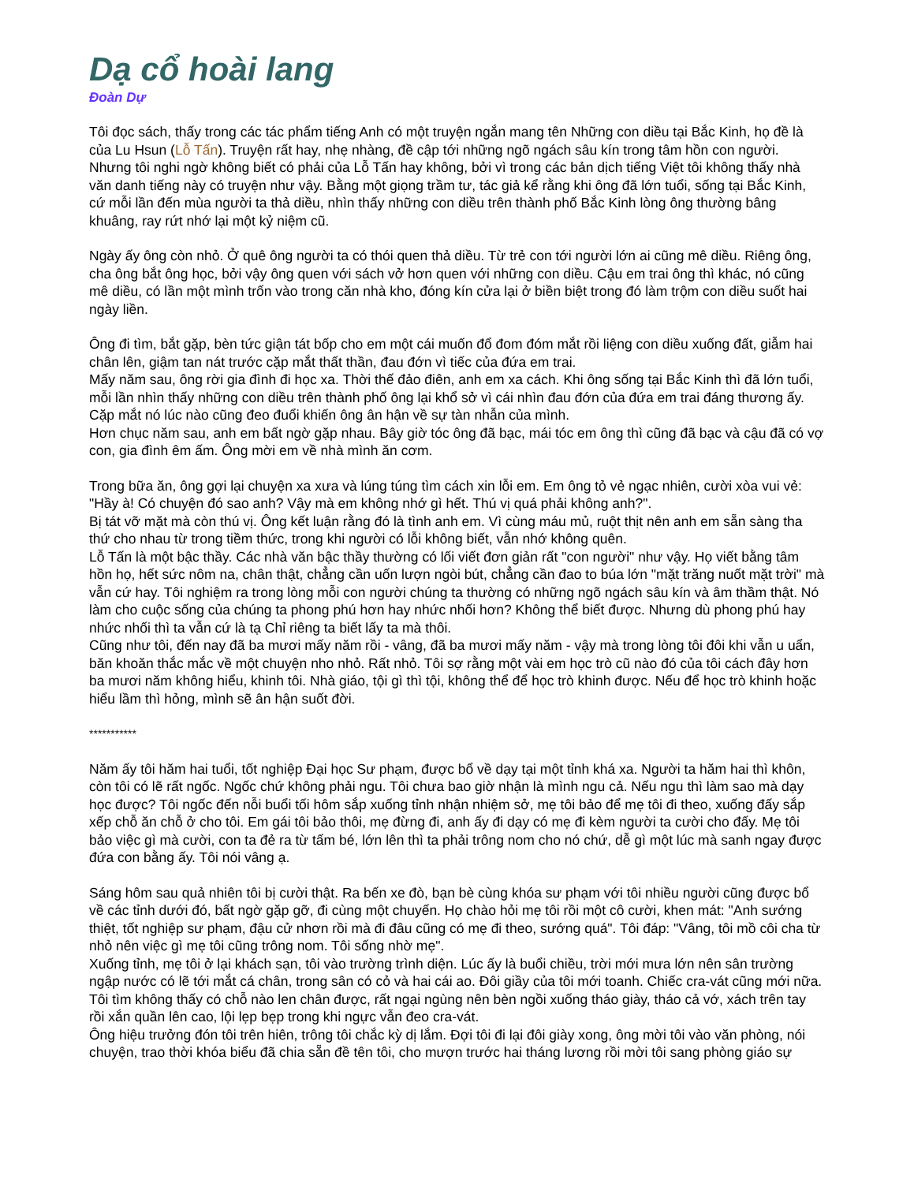Dạ cổ hoài lang
Đoàn Dự
Tôi đọc sách, thấy trong các tác phẩm tiếng Anh có một truyện ngắn mang tên Những con diều tại Bắc Kinh, họ đề là của Lu Hsun (Lỗ Tấn). Truyện rất hay, nhẹ nhàng, đề cập tới những ngõ ngách sâu kín trong tâm hồn con người. Nhưng tôi nghi ngờ không biết có phải của Lỗ Tấn hay không, bởi vì trong các bản dịch tiếng Việt tôi không thấy nhà văn danh tiếng này có truyện như vậy. Bằng một giọng trầm tư, tác giả kể rằng khi ông đã lớn tuổi, sống tại Bắc Kinh, cứ mỗi lần đến mùa người ta thả diều, nhìn thấy những con diều trên thành phố Bắc Kinh lòng ông thường bâng khuâng, ray rứt nhớ lại một kỷ niệm cũ.
Ngày ấy ông còn nhỏ. Ở quê ông người ta có thói quen thả diều. Từ trẻ con tới người lớn ai cũng mê diều. Riêng ông, cha ông bắt ông học, bởi vậy ông quen với sách vở hơn quen với những con diều. Cậu em trai ông thì khác, nó cũng mê diều, có lần một mình trốn vào trong căn nhà kho, đóng kín cửa lại ở biền biệt trong đó làm trộm con diều suốt hai ngày liền.
Ông đi tìm, bắt gặp, bèn tức giận tát bốp cho em một cái muốn đổ đom đóm mắt rồi liệng con diều xuống đất, giẫm hai chân lên, giậm tan nát trước cặp mắt thất thần, đau đớn vì tiếc của đứa em trai.
Mấy năm sau, ông rời gia đình đi học xa. Thời thế đảo điên, anh em xa cách. Khi ông sống tại Bắc Kinh thì đã lớn tuổi, mỗi lần nhìn thấy những con diều trên thành phố ông lại khổ sở vì cái nhìn đau đớn của đứa em trai đáng thương ấy. Cặp mắt nó lúc nào cũng đeo đuổi khiến ông ân hận về sự tàn nhẫn của mình.
Hơn chục năm sau, anh em bất ngờ gặp nhau. Bây giờ tóc ông đã bạc, mái tóc em ông thì cũng đã bạc và cậu đã có vợ con, gia đình êm ấm. Ông mời em về nhà mình ăn cơm.
Trong bữa ăn, ông gợi lại chuyện xa xưa và lúng túng tìm cách xin lỗi em. Em ông tỏ vẻ ngạc nhiên, cười xòa vui vẻ: "Hầy à! Có chuyện đó sao anh? Vậy mà em không nhớ gì hết. Thú vị quá phải không anh?".
Bị tát vỡ mặt mà còn thú vị. Ông kết luận rằng đó là tình anh em. Vì cùng máu mủ, ruột thịt nên anh em sẵn sàng tha thứ cho nhau từ trong tiềm thức, trong khi người có lỗi không biết, vẫn nhớ không quên.
Lỗ Tấn là một bậc thầy. Các nhà văn bậc thầy thường có lối viết đơn giản rất "con người" như vậy. Họ viết bằng tâm hồn họ, hết sức nôm na, chân thật, chẳng cần uốn lượn ngòi bút, chẳng cần đao to búa lớn "mặt trăng nuốt mặt trời" mà vẫn cứ hay. Tôi nghiệm ra trong lòng mỗi con người chúng ta thường có những ngõ ngách sâu kín và âm thầm thật. Nó làm cho cuộc sống của chúng ta phong phú hơn hay nhức nhối hơn? Không thể biết được. Nhưng dù phong phú hay nhức nhối thì ta vẫn cứ là tạ Chỉ riêng ta biết lấy ta mà thôi.
Cũng như tôi, đến nay đã ba mươi mấy năm rồi - vâng, đã ba mươi mấy năm - vậy mà trong lòng tôi đôi khi vẫn u uẩn, băn khoăn thắc mắc về một chuyện nho nhỏ. Rất nhỏ. Tôi sợ rằng một vài em học trò cũ nào đó của tôi cách đây hơn ba mươi năm không hiểu, khinh tôi. Nhà giáo, tội gì thì tội, không thể để học trò khinh được. Nếu để học trò khinh hoặc hiểu lầm thì hỏng, mình sẽ ân hận suốt đời.
***********
Năm ấy tôi hăm hai tuổi, tốt nghiệp Đại học Sư phạm, được bổ về dạy tại một tỉnh khá xa. Người ta hăm hai thì khôn, còn tôi có lẽ rất ngốc. Ngốc chứ không phải ngu. Tôi chưa bao giờ nhận là mình ngu cả. Nếu ngu thì làm sao mà dạy học được? Tôi ngốc đến nỗi buổi tối hôm sắp xuống tỉnh nhận nhiệm sở, mẹ tôi bảo để mẹ tôi đi theo, xuống đấy sắp xếp chỗ ăn chỗ ở cho tôi. Em gái tôi bảo thôi, mẹ đừng đi, anh ấy đi dạy có mẹ đi kèm người ta cười cho đấy. Mẹ tôi bảo việc gì mà cười, con ta đẻ ra từ tấm bé, lớn lên thì ta phải trông nom cho nó chứ, dễ gì một lúc mà sanh ngay được đứa con bằng ấy. Tôi nói vâng ạ.
Sáng hôm sau quả nhiên tôi bị cười thật. Ra bến xe đò, bạn bè cùng khóa sư phạm với tôi nhiều người cũng được bổ về các tỉnh dưới đó, bất ngờ gặp gỡ, đi cùng một chuyến. Họ chào hỏi mẹ tôi rồi một cô cười, khen mát: "Anh sướng thiệt, tốt nghiệp sư phạm, đậu cử nhơn rồi mà đi đâu cũng có mẹ đi theo, sướng quá". Tôi đáp: "Vâng, tôi mồ côi cha từ nhỏ nên việc gì mẹ tôi cũng trông nom. Tôi sống nhờ mẹ".
Xuống tỉnh, mẹ tôi ở lại khách sạn, tôi vào trường trình diện. Lúc ấy là buổi chiều, trời mới mưa lớn nên sân trường ngập nước có lẽ tới mắt cá chân, trong sân có cỏ và hai cái ao. Đôi giầy của tôi mới toanh. Chiếc cra-vát cũng mới nữa. Tôi tìm không thấy có chỗ nào len chân được, rất ngại ngùng nên bèn ngồi xuống tháo giày, tháo cả vớ, xách trên tay rồi xắn quần lên cao, lội lẹp bẹp trong khi ngực vẫn đeo cra-vát.
Ông hiệu trưởng đón tôi trên hiên, trông tôi chắc kỳ dị lắm. Đợi tôi đi lại đôi giày xong, ông mời tôi vào văn phòng, nói chuyện, trao thời khóa biểu đã chia sẵn đề tên tôi, cho mượn trước hai tháng lương rồi mời tôi sang phòng giáo sự